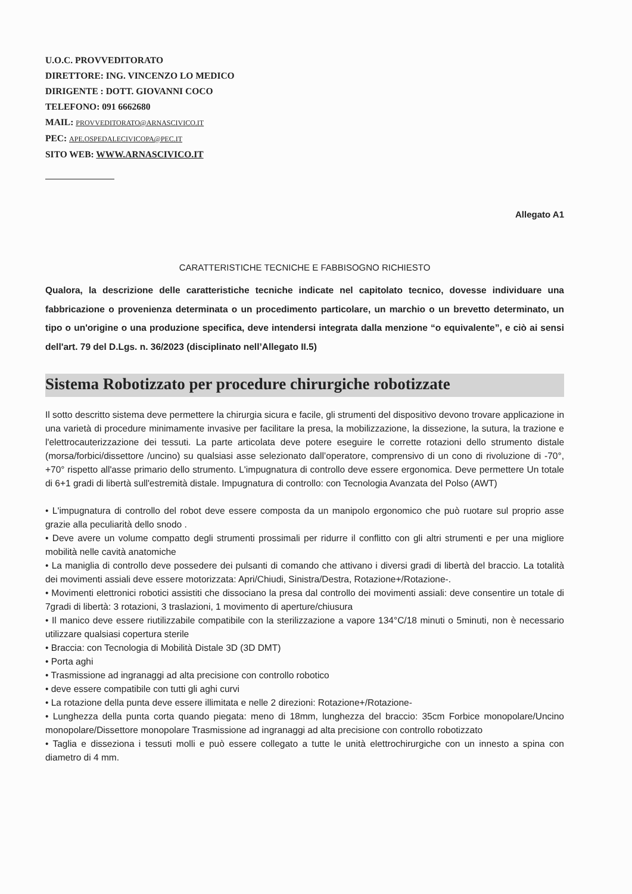U.O.C. PROVVEDITORATO
DIRETTORE: ING. VINCENZO LO MEDICO
DIRIGENTE : DOTT. GIOVANNI COCO
TELEFONO: 091 6662680
MAIL: PROVVEDITORATO@ARNASCIVICO.IT
PEC: APE.OSPEDALECIVICOPA@PEC.IT
SITO WEB: WWW.ARNASCIVICO.IT
Allegato A1
CARATTERISTICHE TECNICHE E FABBISOGNO RICHIESTO
Qualora, la descrizione delle caratteristiche tecniche indicate nel capitolato tecnico, dovesse individuare una fabbricazione o provenienza determinata o un procedimento particolare, un marchio o un brevetto determinato, un tipo o un'origine o una produzione specifica, deve intendersi integrata dalla menzione “o equivalente”, e ciò ai sensi dell'art. 79 del D.Lgs. n. 36/2023 (disciplinato nell’Allegato II.5)
Sistema Robotizzato per procedure chirurgiche robotizzate
Il sotto descritto sistema deve permettere la chirurgia sicura e facile, gli strumenti del dispositivo devono trovare applicazione in una varietà di procedure minimamente invasive per facilitare la presa, la mobilizzazione, la dissezione, la sutura, la trazione e l'elettrocauterizzazione dei tessuti. La parte articolata deve potere eseguire le corrette rotazioni dello strumento distale (morsa/forbici/dissettore /uncino) su qualsiasi asse selezionato dall’operatore, comprensivo di un cono di rivoluzione di -70°, +70° rispetto all'asse primario dello strumento. L'impugnatura di controllo deve essere ergonomica. Deve permettere Un totale di 6+1 gradi di libertà sull'estremità distale. Impugnatura di controllo: con Tecnologia Avanzata del Polso (AWT)
• L'impugnatura di controllo del robot deve essere composta da un manipolo ergonomico che può ruotare sul proprio asse grazie alla peculiarità dello snodo .
• Deve avere un volume compatto degli strumenti prossimali per ridurre il conflitto con gli altri strumenti e per una migliore mobilità nelle cavità anatomiche
• La maniglia di controllo deve possedere dei pulsanti di comando che attivano i diversi gradi di libertà del braccio. La totalità dei movimenti assiali deve essere motorizzata: Apri/Chiudi, Sinistra/Destra, Rotazione+/Rotazione-.
• Movimenti elettronici robotici assistiti che dissociano la presa dal controllo dei movimenti assiali: deve consentire un totale di 7gradi di libertà: 3 rotazioni, 3 traslazioni, 1 movimento di aperture/chiusura
• Il manico deve essere riutilizzabile compatibile con la sterilizzazione a vapore 134°C/18 minuti o 5minuti, non è necessario utilizzare qualsiasi copertura sterile
• Braccia: con Tecnologia di Mobilità Distale 3D (3D DMT)
• Porta aghi
• Trasmissione ad ingranaggi ad alta precisione con controllo robotico
• deve essere compatibile con tutti gli aghi curvi
• La rotazione della punta deve essere illimitata e nelle 2 direzioni: Rotazione+/Rotazione-
• Lunghezza della punta corta quando piegata: meno di 18mm, lunghezza del braccio: 35cm Forbice monopolare/Uncino monopolare/Dissettore monopolare Trasmissione ad ingranaggi ad alta precisione con controllo robotizzato
• Taglia e disseziona i tessuti molli e può essere collegato a tutte le unità elettrochirurgiche con un innesto a spina con diametro di 4 mm.